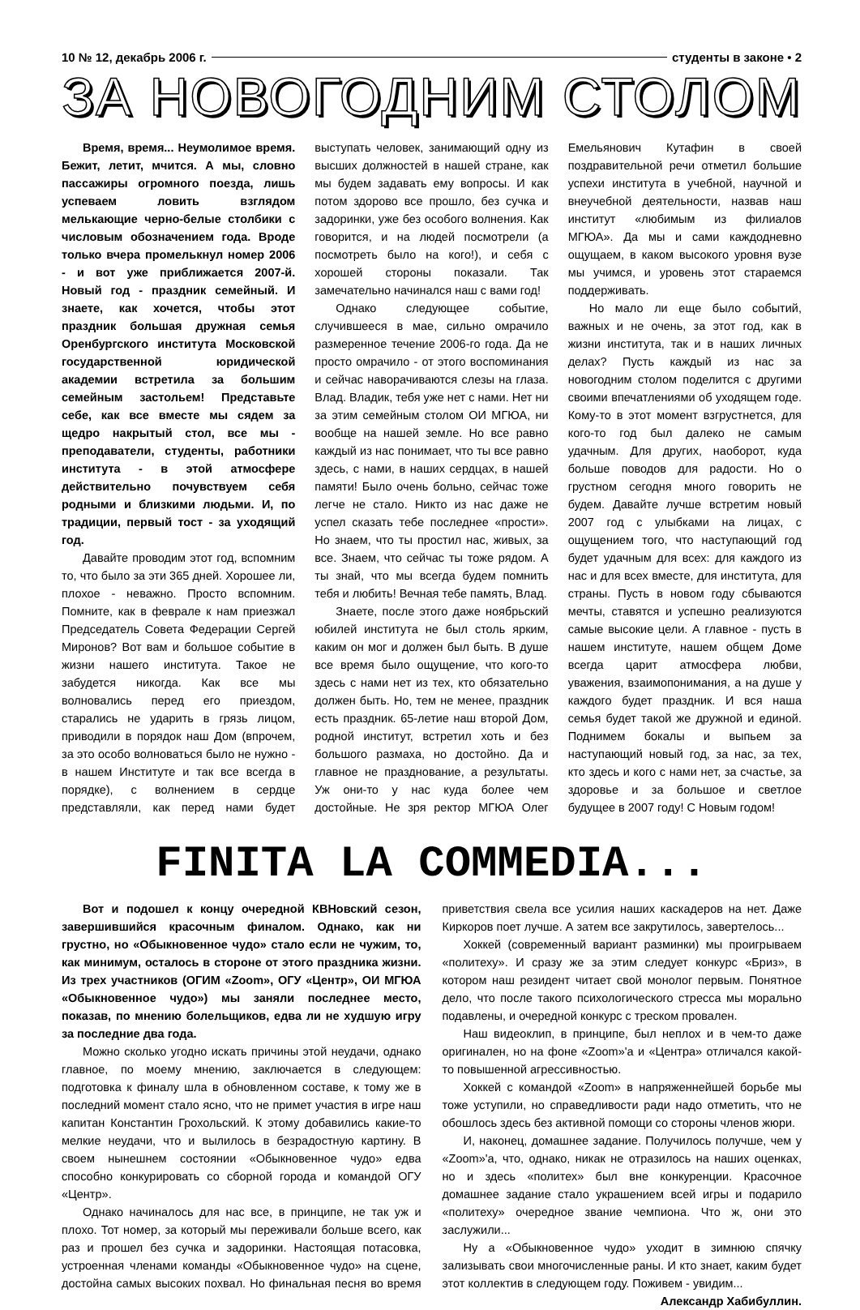10 № 12, декабрь 2006 г. студенты в законе • 2
ЗА НОВОГОДНИМ СТОЛОМ
Время, время... Неумолимое время. Бежит, летит, мчится. А мы, словно пассажиры огромного поезда, лишь успеваем ловить взглядом мелькающие черно-белые столбики с числовым обозначением года. Вроде только вчера промелькнул номер 2006 - и вот уже приближается 2007-й. Новый год - праздник семейный. И знаете, как хочется, чтобы этот праздник большая дружная семья Оренбургского института Московской государственной юридической академии встретила за большим семейным застольем! Представьте себе, как все вместе мы сядем за щедро накрытый стол, все мы - преподаватели, студенты, работники института - в этой атмосфере действительно почувствуем себя родными и близкими людьми. И, по традиции, первый тост - за уходящий год.
Давайте проводим этот год, вспомним то, что было за эти 365 дней. Хорошее ли, плохое - неважно. Просто вспомним. Помните, как в феврале к нам приезжал Председатель Совета Федерации Сергей Миронов? Вот вам и большое событие в жизни нашего института. Такое не забудется никогда. Как все мы волновались перед его приездом, старались не ударить в грязь лицом, приводили в порядок наш Дом (впрочем, за это особо волноваться было не нужно - в нашем Институте и так все всегда в порядке), с волнением в сердце представляли, как перед нами будет выступать человек, занимающий одну из высших должностей в нашей стране, как мы будем задавать ему вопросы. И как потом здорово все прошло, без сучка и задоринки, уже без особого волнения. Как говорится, и на людей посмотрели (а посмотреть было на кого!), и себя с хорошей стороны показали. Так замечательно начинался наш с вами год!
Однако следующее событие, случившееся в мае, сильно омрачило размеренное течение 2006-го года. Да не просто омрачило - от этого воспоминания и сейчас наворачиваются слезы на глаза. Влад. Владик, тебя уже нет с нами. Нет ни за этим семейным столом ОИ МГЮА, ни вообще на нашей земле. Но все равно каждый из нас понимает, что ты все равно здесь, с нами, в наших сердцах, в нашей памяти! Было очень больно, сейчас тоже легче не стало. Никто из нас даже не успел сказать тебе последнее «прости». Но знаем, что ты простил нас, живых, за все. Знаем, что сейчас ты тоже рядом. А ты знай, что мы всегда будем помнить тебя и любить! Вечная тебе память, Влад.
Знаете, после этого даже ноябрьский юбилей института не был столь ярким, каким он мог и должен был быть. В душе все время было ощущение, что кого-то здесь с нами нет из тех, кто обязательно должен быть. Но, тем не менее, праздник есть праздник. 65-летие наш второй Дом, родной институт, встретил хоть и без большого размаха, но достойно. Да и главное не празднование, а результаты. Уж они-то у нас куда более чем достойные. Не зря ректор МГЮА Олег Емельянович Кутафин в своей поздравительной речи отметил большие успехи института в учебной, научной и внеучебной деятельности, назвав наш институт «любимым из филиалов МГЮА». Да мы и сами каждодневно ощущаем, в каком высокого уровня вузе мы учимся, и уровень этот стараемся поддерживать.
Но мало ли еще было событий, важных и не очень, за этот год, как в жизни института, так и в наших личных делах? Пусть каждый из нас за новогодним столом поделится с другими своими впечатлениями об уходящем годе. Кому-то в этот момент взгрустнется, для кого-то год был далеко не самым удачным. Для других, наоборот, куда больше поводов для радости. Но о грустном сегодня много говорить не будем. Давайте лучше встретим новый 2007 год с улыбками на лицах, с ощущением того, что наступающий год будет удачным для всех: для каждого из нас и для всех вместе, для института, для страны. Пусть в новом году сбываются мечты, ставятся и успешно реализуются самые высокие цели. А главное - пусть в нашем институте, нашем общем Доме всегда царит атмосфера любви, уважения, взаимопонимания, а на душе у каждого будет праздник. И вся наша семья будет такой же дружной и единой. Поднимем бокалы и выпьем за наступающий новый год, за нас, за тех, кто здесь и кого с нами нет, за счастье, за здоровье и за большое и светлое будущее в 2007 году! С Новым годом!
FINITA LA COMMEDIA...
Вот и подошел к концу очередной КВНовский сезон, завершившийся красочным финалом. Однако, как ни грустно, но «Обыкновенное чудо» стало если не чужим, то, как минимум, осталось в стороне от этого праздника жизни. Из трех участников (ОГИМ «Zoom», ОГУ «Центр», ОИ МГЮА «Обыкновенное чудо») мы заняли последнее место, показав, по мнению болельщиков, едва ли не худшую игру за последние два года.
Можно сколько угодно искать причины этой неудачи, однако главное, по моему мнению, заключается в следующем: подготовка к финалу шла в обновленном составе, к тому же в последний момент стало ясно, что не примет участия в игре наш капитан Константин Грохольский. К этому добавились какие-то мелкие неудачи, что и вылилось в безрадостную картину. В своем нынешнем состоянии «Обыкновенное чудо» едва способно конкурировать со сборной города и командой ОГУ «Центр».
Однако начиналось для нас все, в принципе, не так уж и плохо. Тот номер, за который мы переживали больше всего, как раз и прошел без сучка и задоринки. Настоящая потасовка, устроенная членами команды «Обыкновенное чудо» на сцене, достойна самых высоких похвал. Но финальная песня во время приветствия свела все усилия наших каскадеров на нет. Даже Киркоров поет лучше. А затем все закрутилось, завертелось...
Хоккей (современный вариант разминки) мы проигрываем «политеху». И сразу же за этим следует конкурс «Бриз», в котором наш резидент читает свой монолог первым. Понятное дело, что после такого психологического стресса мы морально подавлены, и очередной конкурс с треском провален.
Наш видеоклип, в принципе, был неплох и в чем-то даже оригинален, но на фоне «Zoom»'а и «Центра» отличался какой-то повышенной агрессивностью.
Хоккей с командой «Zoom» в напряженнейшей борьбе мы тоже уступили, но справедливости ради надо отметить, что не обошлось здесь без активной помощи со стороны членов жюри.
И, наконец, домашнее задание. Получилось получше, чем у «Zoom»'а, что, однако, никак не отразилось на наших оценках, но и здесь «политех» был вне конкуренции. Красочное домашнее задание стало украшением всей игры и подарило «политеху» очередное звание чемпиона. Что ж, они это заслужили...
Ну а «Обыкновенное чудо» уходит в зимнюю спячку зализывать свои многочисленные раны. И кто знает, каким будет этот коллектив в следующем году. Поживем - увидим...
Александр Хабибуллин.